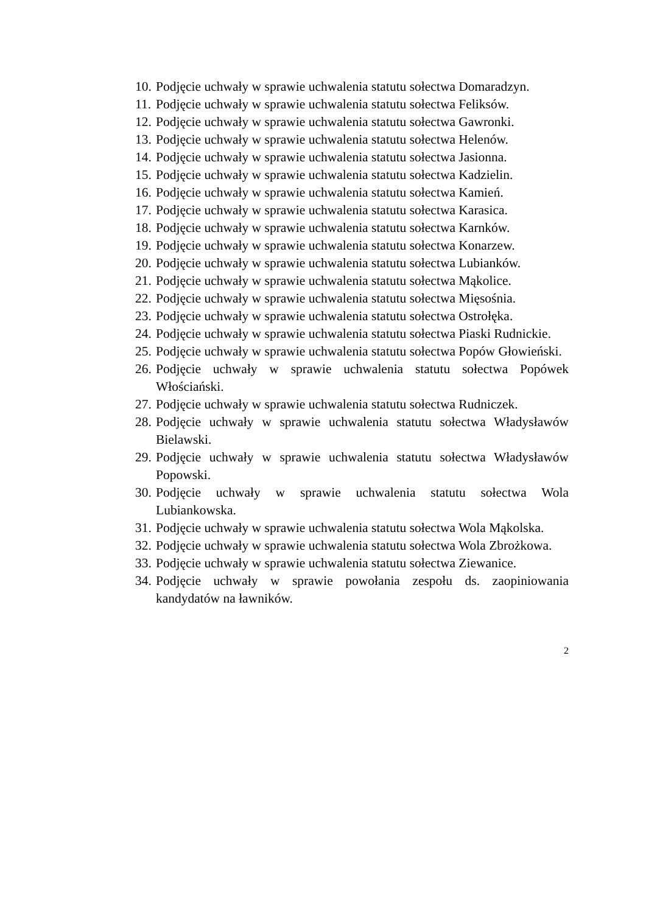10. Podjęcie uchwały w sprawie uchwalenia statutu sołectwa Domaradzyn.
11. Podjęcie uchwały w sprawie uchwalenia statutu sołectwa Feliksów.
12. Podjęcie uchwały w sprawie uchwalenia statutu sołectwa Gawronki.
13. Podjęcie uchwały w sprawie uchwalenia statutu sołectwa Helenów.
14. Podjęcie uchwały w sprawie uchwalenia statutu sołectwa Jasionna.
15. Podjęcie uchwały w sprawie uchwalenia statutu sołectwa Kadzielin.
16. Podjęcie uchwały w sprawie uchwalenia statutu sołectwa Kamień.
17. Podjęcie uchwały w sprawie uchwalenia statutu sołectwa Karasica.
18. Podjęcie uchwały w sprawie uchwalenia statutu sołectwa Karnków.
19. Podjęcie uchwały w sprawie uchwalenia statutu sołectwa Konarzew.
20. Podjęcie uchwały w sprawie uchwalenia statutu sołectwa Lubianków.
21. Podjęcie uchwały w sprawie uchwalenia statutu sołectwa Mąkolice.
22. Podjęcie uchwały w sprawie uchwalenia statutu sołectwa Mięsośnia.
23. Podjęcie uchwały w sprawie uchwalenia statutu sołectwa Ostrołęka.
24. Podjęcie uchwały w sprawie uchwalenia statutu sołectwa Piaski Rudnickie.
25. Podjęcie uchwały w sprawie uchwalenia statutu sołectwa Popów Głowieński.
26. Podjęcie uchwały w sprawie uchwalenia statutu sołectwa Popówek Włościański.
27. Podjęcie uchwały w sprawie uchwalenia statutu sołectwa Rudniczek.
28. Podjęcie uchwały w sprawie uchwalenia statutu sołectwa Władysławów Bielawski.
29. Podjęcie uchwały w sprawie uchwalenia statutu sołectwa Władysławów Popowski.
30. Podjęcie uchwały w sprawie uchwalenia statutu sołectwa Wola Lubiankowska.
31. Podjęcie uchwały w sprawie uchwalenia statutu sołectwa Wola Mąkolska.
32. Podjęcie uchwały w sprawie uchwalenia statutu sołectwa Wola Zbrożkowa.
33. Podjęcie uchwały w sprawie uchwalenia statutu sołectwa Ziewanice.
34. Podjęcie uchwały w sprawie powołania zespołu ds. zaopiniowania kandydatów na ławników.
2